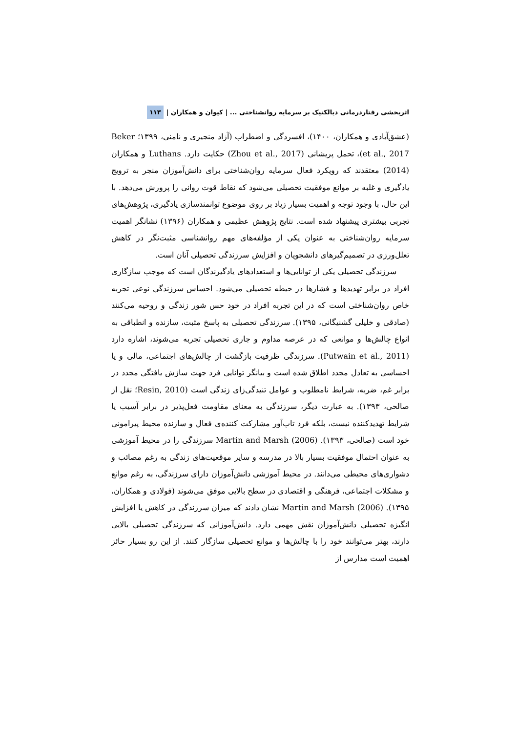اثربخشی رفتاردرمانی دیالکتیک بر سرمایه روانشناختی ... | کیوان و همکاران | ۱۱۳
(عشق‌آبادی و همکاران، ۱۴۰۰)، افسردگی و اضطراب (آزاد منجیری و نامنی، ۱۳۹۹؛ Beker et al., 2017)، تحمل پریشانی (Zhou et al., 2017) حکایت دارد. Luthans و همکاران (2014) معتقدند که رویکرد فعال سرمایه روان‌شناختی برای دانش‌آموزان منجر به ترویج یادگیری و غلبه بر موانع موفقیت تحصیلی می‌شود که نقاط قوت روانی را پرورش می‌دهد. با این حال، با وجود توجه و اهمیت بسیار زیاد بر روی موضوع توانمندسازی یادگیری، پژوهش‌های تجربی بیشتری پیشنهاد شده است. نتایج پژوهش عظیمی و همکاران (۱۳۹۶) نشانگر اهمیت سرمایه روان‌شناختی به عنوان یکی از مؤلفه‌های مهم روانشناسی مثبت‌نگر در کاهش تعلل‌ورزی در تصمیم‌گیرهای دانشجویان و افزایش سرزندگی تحصیلی آنان است.
سرزندگی تحصیلی یکی از توانایی‌ها و استعدادهای یادگیرندگان است که موجب سازگاری افراد در برابر تهدیدها و فشارها در حیطه تحصیلی می‌شود. احساس سرزندگی نوعی تجربه خاص روان‌شناختی است که در این تجربه افراد در خود حس شور زندگی و روحیه می‌کنند (صادقی و خلیلی گشنیگانی، ۱۳۹۵). سرزندگی تحصیلی به پاسخ مثبت، سازنده و انطباقی به انواع چالش‌ها و موانعی که در عرصه مداوم و جاری تحصیلی تجربه می‌شوند، اشاره دارد (Putwain et al., 2011). سرزندگی ظرفیت بازگشت از چالش‌های اجتماعی، مالی و یا احساسی به تعادل مجدد اطلاق شده است و بیانگر توانایی فرد جهت سازش یافتگی مجدد در برابر غم، ضربه، شرایط نامطلوب و عوامل تنیدگی‌زای زندگی است (Resin, 2010؛ نقل از صالحی، ۱۳۹۳). به عبارت دیگر، سرزندگی به معنای مقاومت فعل‌پذیر در برابر آسیب یا شرایط تهدیدکننده نیست، بلکه فرد تاب‌آور مشارکت کننده‌ی فعال و سازنده محیط پیرامونی خود است (صالحی، ۱۳۹۳). Martin and Marsh (2006) سرزندگی را در محیط آموزشی به عنوان احتمال موفقیت بسیار بالا در مدرسه و سایر موقعیت‌های زندگی به رغم مصائب و دشواری‌های محیطی می‌دانند. در محیط آموزشی دانش‌آموزان دارای سرزندگی، به رغم موانع و مشکلات اجتماعی، فرهنگی و اقتصادی در سطح بالایی موفق می‌شوند (فولادی و همکاران، ۱۳۹۵). Martin and Marsh (2006) نشان دادند که میزان سرزندگی در کاهش یا افزایش انگیزه تحصیلی دانش‌آموزان نقش مهمی دارد. دانش‌آموزانی که سرزندگی تحصیلی بالایی دارند، بهتر می‌توانند خود را با چالش‌ها و موانع تحصیلی سازگار کنند. از این رو بسیار حائز اهمیت است مدارس از